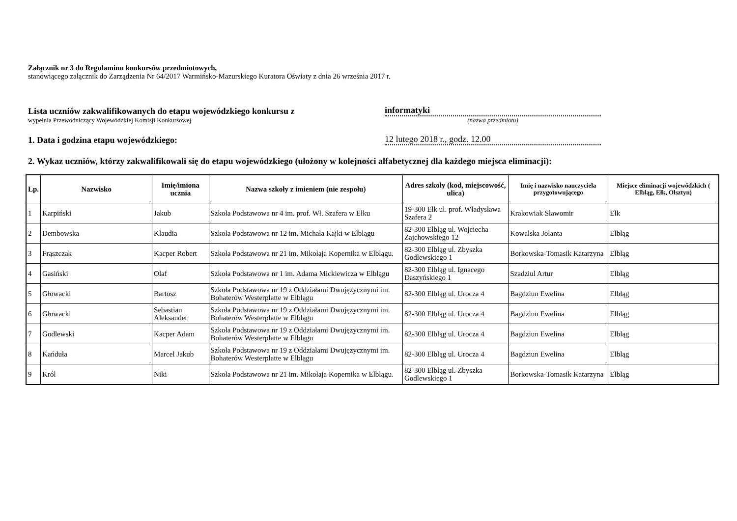Załącznik nr 3 do Regulaminu konkursów przedmiotowych,
stanowiącego załącznik do Zarządzenia Nr 64/2017 Warmińsko-Mazurskiego Kuratora Oświaty z dnia 26 września 2017 r.
Lista uczniów zakwalifikowanych do etapu wojewódzkiego konkursu z
informatyki
wypełnia Przewodniczący Wojewódzkiej Komisji Konkursowej
(nazwa przedmiotu)
1. Data i godzina etapu wojewódzkiego:
12 lutego 2018 r., godz. 12.00
2. Wykaz uczniów, którzy zakwalifikowali się do etapu wojewódzkiego (ułożony w kolejności alfabetycznej dla każdego miejsca eliminacji):
| Lp. | Nazwisko | Imię/imiona ucznia | Nazwa szkoły z imieniem (nie zespołu) | Adres szkoły (kod, miejscowość, ulica) | Imię i nazwisko nauczyciela przygotowującego | Miejsce eliminacji wojewódzkich ( Elbląg, Ełk, Olsztyn) |
| --- | --- | --- | --- | --- | --- | --- |
| 1 | Karpiński | Jakub | Szkoła Podstawowa nr 4 im. prof. Wł. Szafera w Ełku | 19-300 Ełk ul. prof. Władysława Szafera 2 | Krakowiak Sławomir | Ełk |
| 2 | Dembowska | Klaudia | Szkoła Podstawowa nr 12 im. Michała Kajki w Elblągu | 82-300 Elbląg ul. Wojciecha Zajchowskiego 12 | Kowalska Jolanta | Elbląg |
| 3 | Frąszczak | Kacper Robert | Szkoła Podstawowa nr 21 im. Mikołaja Kopernika w Elblągu. | 82-300 Elbląg ul. Zbyszka Godlewskiego 1 | Borkowska-Tomasik Katarzyna | Elbląg |
| 4 | Gasiński | Olaf | Szkoła Podstawowa nr 1 im. Adama Mickiewicza w Elblągu | 82-300 Elbląg ul. Ignacego Daszyńskiego 1 | Szadziul Artur | Elbląg |
| 5 | Głowacki | Bartosz | Szkoła Podstawowa nr 19 z Oddziałami Dwujęzycznymi im. Bohaterów Westerplatte w Elblągu | 82-300 Elbląg ul. Urocza 4 | Bagdziun Ewelina | Elbląg |
| 6 | Głowacki | Sebastian Aleksander | Szkoła Podstawowa nr 19 z Oddziałami Dwujęzycznymi im. Bohaterów Westerplatte w Elblągu | 82-300 Elbląg ul. Urocza 4 | Bagdziun Ewelina | Elbląg |
| 7 | Godlewski | Kacper Adam | Szkoła Podstawowa nr 19 z Oddziałami Dwujęzycznymi im. Bohaterów Westerplatte w Elblągu | 82-300 Elbląg ul. Urocza 4 | Bagdziun Ewelina | Elbląg |
| 8 | Kańduła | Marcel Jakub | Szkoła Podstawowa nr 19 z Oddziałami Dwujęzycznymi im. Bohaterów Westerplatte w Elblągu | 82-300 Elbląg ul. Urocza 4 | Bagdziun Ewelina | Elbląg |
| 9 | Król | Niki | Szkoła Podstawowa nr 21 im. Mikołaja Kopernika w Elblągu. | 82-300 Elbląg ul. Zbyszka Godlewskiego 1 | Borkowska-Tomasik Katarzyna | Elbląg |